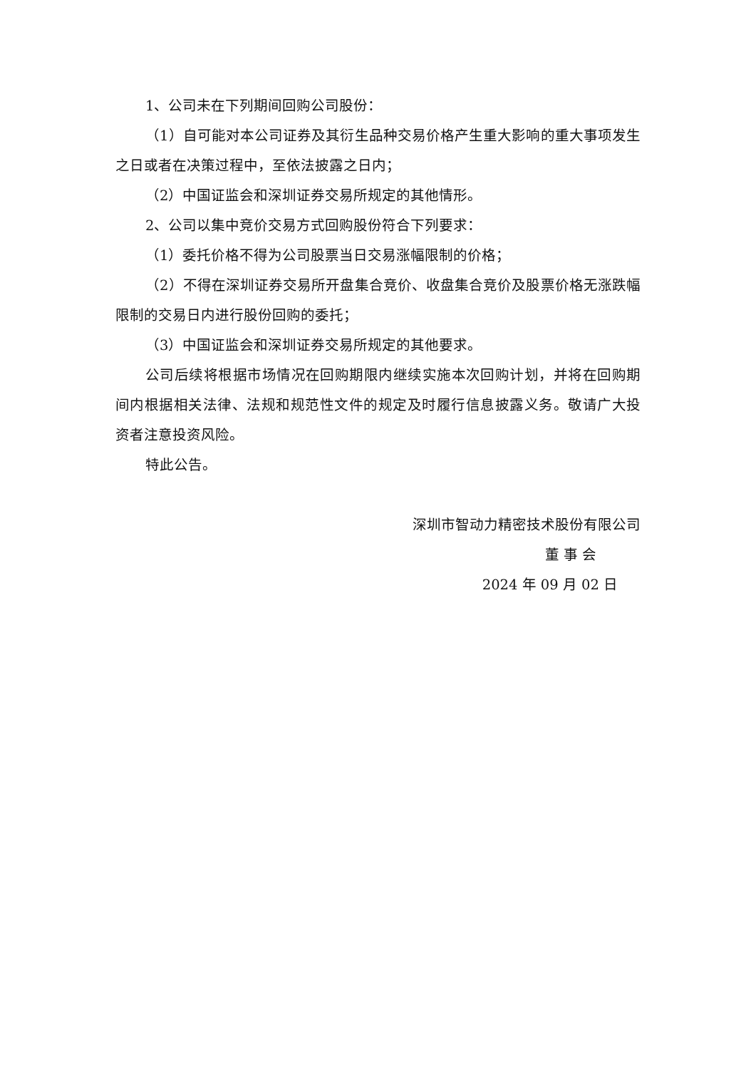1、公司未在下列期间回购公司股份：
（1）自可能对本公司证券及其衍生品种交易价格产生重大影响的重大事项发生之日或者在决策过程中，至依法披露之日内；
（2）中国证监会和深圳证券交易所规定的其他情形。
2、公司以集中竞价交易方式回购股份符合下列要求：
（1）委托价格不得为公司股票当日交易涨幅限制的价格；
（2）不得在深圳证券交易所开盘集合竞价、收盘集合竞价及股票价格无涨跌幅限制的交易日内进行股份回购的委托；
（3）中国证监会和深圳证券交易所规定的其他要求。
公司后续将根据市场情况在回购期限内继续实施本次回购计划，并将在回购期间内根据相关法律、法规和规范性文件的规定及时履行信息披露义务。敬请广大投资者注意投资风险。
特此公告。
深圳市智动力精密技术股份有限公司
董 事 会
2024 年 09 月 02 日